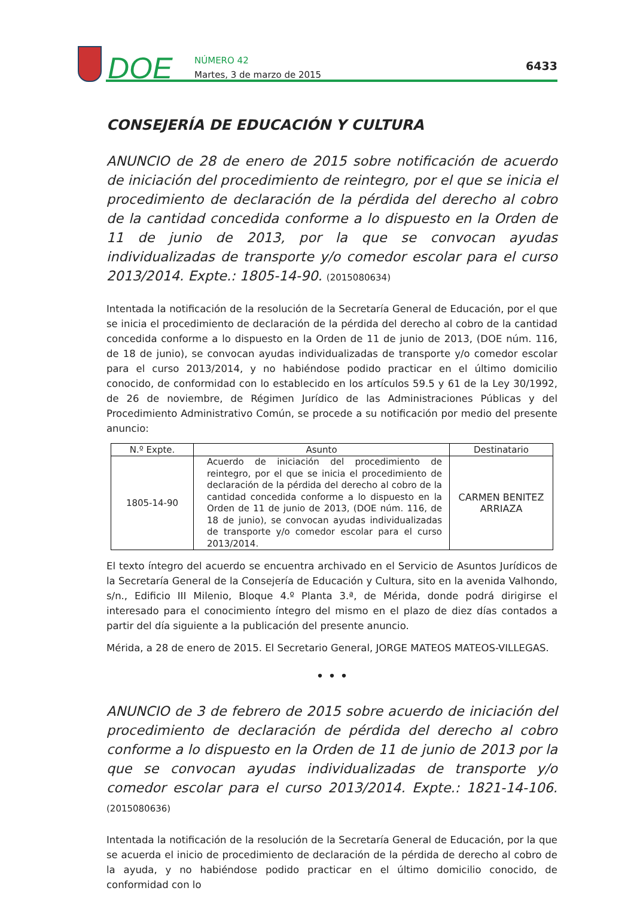DOE
NÚMERO 42
Martes, 3 de marzo de 2015
6433
CONSEJERÍA DE EDUCACIÓN Y CULTURA
ANUNCIO de 28 de enero de 2015 sobre notificación de acuerdo de iniciación del procedimiento de reintegro, por el que se inicia el procedimiento de declaración de la pérdida del derecho al cobro de la cantidad concedida conforme a lo dispuesto en la Orden de 11 de junio de 2013, por la que se convocan ayudas individualizadas de transporte y/o comedor escolar para el curso 2013/2014. Expte.: 1805-14-90. (2015080634)
Intentada la notificación de la resolución de la Secretaría General de Educación, por el que se inicia el procedimiento de declaración de la pérdida del derecho al cobro de la cantidad concedida conforme a lo dispuesto en la Orden de 11 de junio de 2013, (DOE núm. 116, de 18 de junio), se convocan ayudas individualizadas de transporte y/o comedor escolar para el curso 2013/2014, y no habiéndose podido practicar en el último domicilio conocido, de conformidad con lo establecido en los artículos 59.5 y 61 de la Ley 30/1992, de 26 de noviembre, de Régimen Jurídico de las Administraciones Públicas y del Procedimiento Administrativo Común, se procede a su notificación por medio del presente anuncio:
| N.º Expte. | Asunto | Destinatario |
| --- | --- | --- |
| 1805-14-90 | Acuerdo de iniciación del procedimiento de reintegro, por el que se inicia el procedimiento de declaración de la pérdida del derecho al cobro de la cantidad concedida conforme a lo dispuesto en la Orden de 11 de junio de 2013, (DOE núm. 116, de 18 de junio), se convocan ayudas individualizadas de transporte y/o comedor escolar para el curso 2013/2014. | CARMEN BENITEZ ARRIAZA |
El texto íntegro del acuerdo se encuentra archivado en el Servicio de Asuntos Jurídicos de la Secretaría General de la Consejería de Educación y Cultura, sito en la avenida Valhondo, s/n., Edificio III Milenio, Bloque 4.º Planta 3.ª, de Mérida, donde podrá dirigirse el interesado para el conocimiento íntegro del mismo en el plazo de diez días contados a partir del día siguiente a la publicación del presente anuncio.
Mérida, a 28 de enero de 2015. El Secretario General, JORGE MATEOS MATEOS-VILLEGAS.
• • •
ANUNCIO de 3 de febrero de 2015 sobre acuerdo de iniciación del procedimiento de declaración de pérdida del derecho al cobro conforme a lo dispuesto en la Orden de 11 de junio de 2013 por la que se convocan ayudas individualizadas de transporte y/o comedor escolar para el curso 2013/2014. Expte.: 1821-14-106. (2015080636)
Intentada la notificación de la resolución de la Secretaría General de Educación, por la que se acuerda el inicio de procedimiento de declaración de la pérdida de derecho al cobro de la ayuda, y no habiéndose podido practicar en el último domicilio conocido, de conformidad con lo